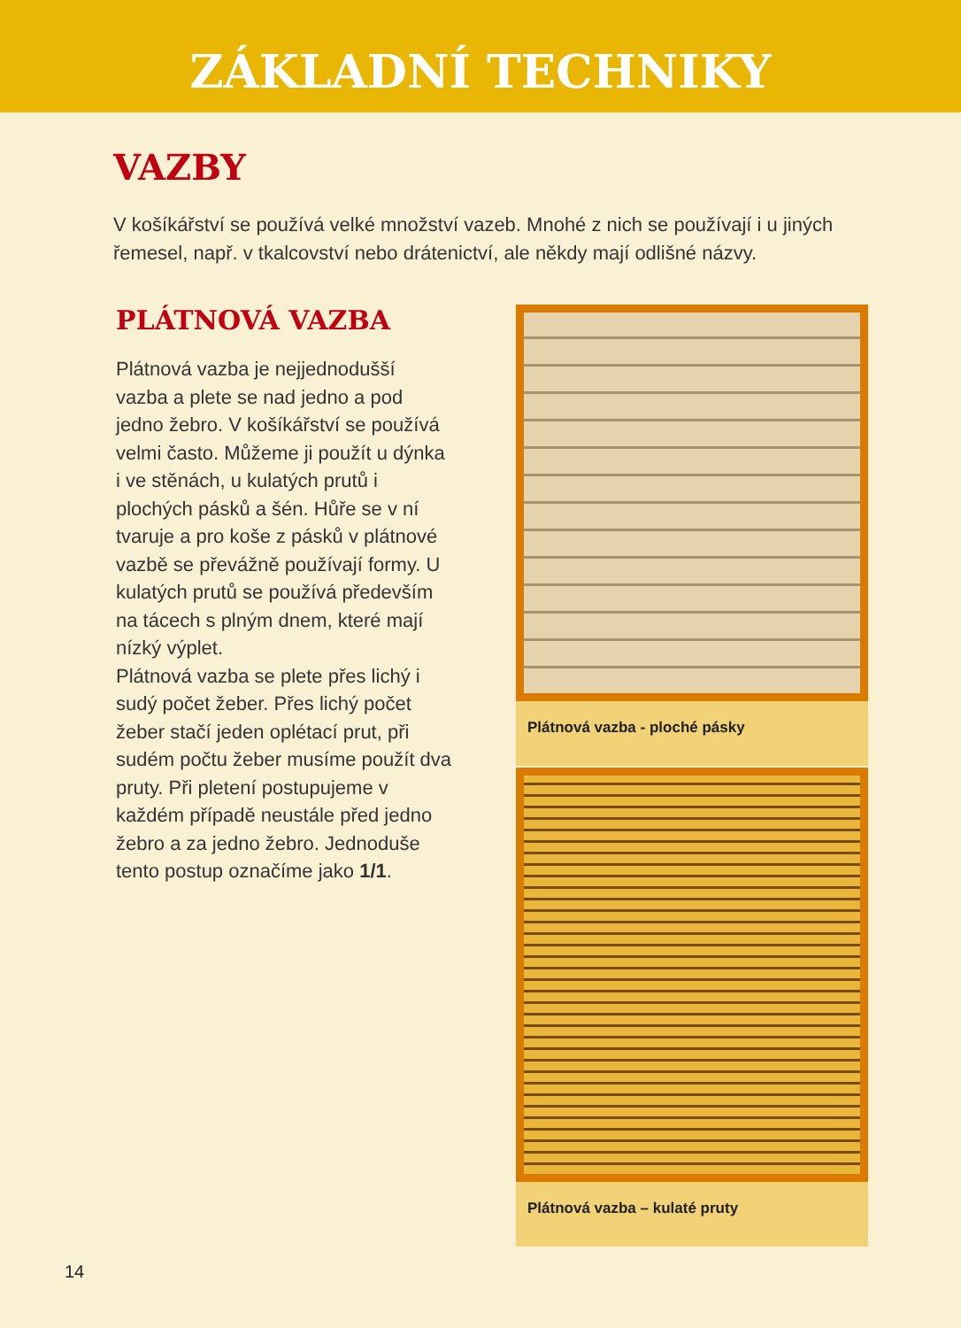ZÁKLADNÍ TECHNIKY
VAZBY
V košíkářství se používá velké množství vazeb. Mnohé z nich se používají i u jiných řemesel, např. v tkalcovství nebo drátenictví, ale někdy mají odlišné názvy.
PLÁTNOVÁ VAZBA
Plátnová vazba je nejjednodušší vazba a plete se nad jedno a pod jedno žebro. V košíkářství se používá velmi často. Můžeme ji použít u dýnka i ve stěnách, u kulatých prutů i plochých pásků a šén. Hůře se v ní tvaruje a pro koše z pásků v plátnové vazbě se převážně používají formy. U kulatých prutů se používá především na tácech s plným dnem, které mají nízký výplet.
Plátnová vazba se plete přes lichý i sudý počet žeber. Přes lichý počet žeber stačí jeden oplétací prut, při sudém počtu žeber musíme použít dva pruty. Při pletení postupujeme v každém případě neustále před jedno žebro a za jedno žebro. Jednoduše tento postup označíme jako 1/1.
Plátnová vazba - ploché pásky
Plátnová vazba – kulaté pruty
14